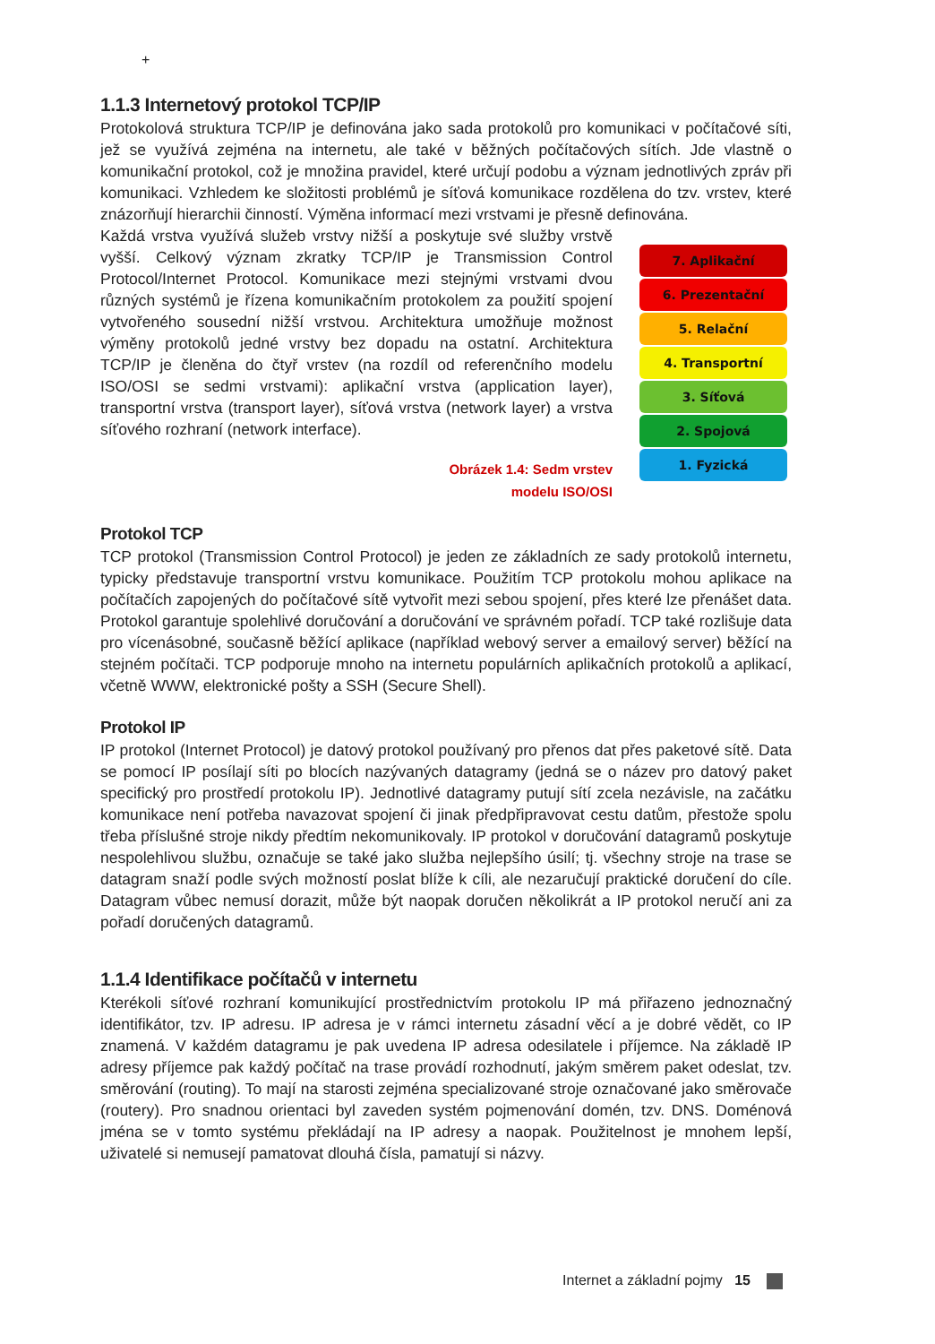+
1.1.3 Internetový protokol TCP/IP
Protokolová struktura TCP/IP je definována jako sada protokolů pro komunikaci v počítačové síti, jež se využívá zejména na internetu, ale také v běžných počítačových sítích. Jde vlastně o komunikační protokol, což je množina pravidel, které určují podobu a význam jednotlivých zpráv při komunikaci. Vzhledem ke složitosti problémů je síťová komunikace rozdělena do tzv. vrstev, které znázorňují hierarchii činností. Výměna informací mezi vrstvami je přesně definována.
Každá vrstva využívá služeb vrstvy nižší a poskytuje své služby vrstvě vyšší. Celkový význam zkratky TCP/IP je Transmission Control Protocol/Internet Protocol. Komunikace mezi stejnými vrstvami dvou různých systémů je řízena komunikačním protokolem za použití spojení vytvořeného sousední nižší vrstvou. Architektura umožňuje možnost výměny protokolů jedné vrstvy bez dopadu na ostatní. Architektura TCP/IP je členěna do čtyř vrstev (na rozdíl od referenčního modelu ISO/OSI se sedmi vrstvami): aplikační vrstva (application layer), transportní vrstva (transport layer), síťová vrstva (network layer) a vrstva síťového rozhraní (network interface).
Obrázek 1.4: Sedm vrstev
modelu ISO/OSI
7. Aplikační
6. Prezentační
5. Relační
4. Transportní
3. Síťová
2. Spojová
1. Fyzická
Protokol TCP
TCP protokol (Transmission Control Protocol) je jeden ze základních ze sady protokolů internetu, typicky představuje transportní vrstvu komunikace. Použitím TCP protokolu mohou aplikace na počítačích zapojených do počítačové sítě vytvořit mezi sebou spojení, přes které lze přenášet data. Protokol garantuje spolehlivé doručování a doručování ve správném pořadí. TCP také rozlišuje data pro vícenásobné, současně běžící aplikace (například webový server a emailový server) běžící na stejném počítači. TCP podporuje mnoho na internetu populárních aplikačních protokolů a aplikací, včetně WWW, elektronické pošty a SSH (Secure Shell).
Protokol IP
IP protokol (Internet Protocol) je datový protokol používaný pro přenos dat přes paketové sítě. Data se pomocí IP posílají síti po blocích nazývaných datagramy (jedná se o název pro datový paket specifický pro prostředí protokolu IP). Jednotlivé datagramy putují sítí zcela nezávisle, na začátku komunikace není potřeba navazovat spojení či jinak předpřipravovat cestu datům, přestože spolu třeba příslušné stroje nikdy předtím nekomunikovaly. IP protokol v doručování datagramů poskytuje nespolehlivou službu, označuje se také jako služba nejlepšího úsilí; tj. všechny stroje na trase se datagram snaží podle svých možností poslat blíže k cíli, ale nezaručují praktické doručení do cíle. Datagram vůbec nemusí dorazit, může být naopak doručen několikrát a IP protokol neručí ani za pořadí doručených datagramů.
1.1.4 Identifikace počítačů v internetu
Kterékoli síťové rozhraní komunikující prostřednictvím protokolu IP má přiřazeno jednoznačný identifikátor, tzv. IP adresu. IP adresa je v rámci internetu zásadní věcí a je dobré vědět, co IP znamená. V každém datagramu je pak uvedena IP adresa odesilatele i příjemce. Na základě IP adresy příjemce pak každý počítač na trase provádí rozhodnutí, jakým směrem paket odeslat, tzv. směrování (routing). To mají na starosti zejména specializované stroje označované jako směrovače (routery). Pro snadnou orientaci byl zaveden systém pojmenování domén, tzv. DNS. Doménová jména se v tomto systému překládají na IP adresy a naopak. Použitelnost je mnohem lepší, uživatelé si nemusejí pamatovat dlouhá čísla, pamatují si názvy.
Internet a základní pojmy 15